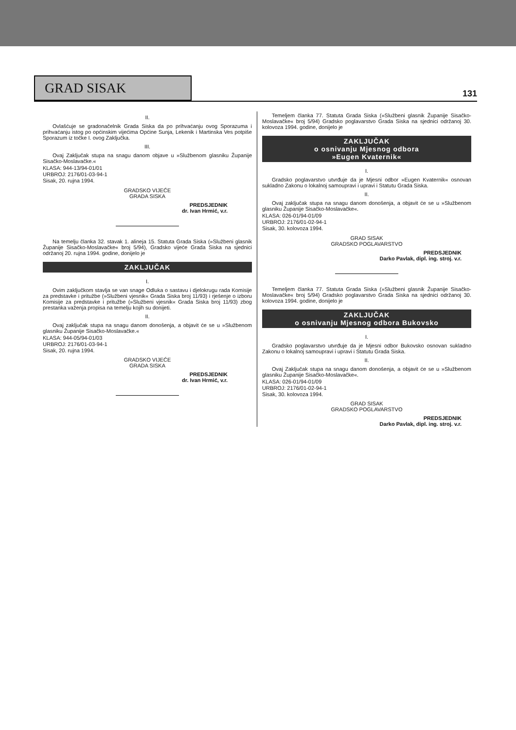GRAD SISAK
131
II.
Ovlašćuje se gradonačelnik Grada Siska da po prihvaćanju ovog Sporazuma i prihvaćanju istog po općinskim vijećima Općine Sunja, Lekenik i Martinska Ves potpiše Sporazum iz točke I. ovog Zaključka.
III.
Ovaj Zaključak stupa na snagu danom objave u »Službenom glasniku Županije Sisačko-Moslavačke.«
KLASA: 944-13/94-01/01
URBROJ: 2176/01-03-94-1
Sisak, 20. rujna 1994.
GRADSKO VIJEĆE
GRADA SISKA
PREDSJEDNIK
dr. Ivan Hrmić, v.r.
Na temelju članka 32. stavak 1. alineja 15. Statuta Grada Siska (»Službeni glasnik Županije Sisačko-Moslavačke« broj 5/94), Gradsko vijeće Grada Siska na sjednici održanoj 20. rujna 1994. godine, donijelo je
ZAKLJUČAK
I.
Ovim zaključkom stavlja se van snage Odluka o sastavu i djelokrugu rada Komisije za predstavke i pritužbe (»Službeni vjesnik« Grada Siska broj 11/93) i rješenje o izboru Komisije za predstavke i pritužbe (»Službeni vjesnik« Grada Siska broj 11/93) zbog prestanka važenja propisa na temelju kojih su donijeti.
II.
Ovaj zaključak stupa na snagu danom donošenja, a objavit će se u »Službenom glasniku Županije Sisačko-Moslavačke.«
KLASA: 944-05/94-01/03
URBROJ: 2176/01-03-94-1
Sisak, 20. rujna 1994.
GRADSKO VIJEĆE
GRADA SISKA
PREDSJEDNIK
dr. Ivan Hrmić, v.r.
Temeljem članka 77. Statuta Grada Siska (»Službeni glasnik Županije Sisačko-Moslavačke« broj 5/94) Gradsko poglavarstvo Grada Siska na sjednici održanoj 30. kolovoza 1994. godine, donijelo je
ZAKLJUČAK
o osnivanju Mjesnog odbora
»Eugen Kvaternik«
I.
Gradsko poglavarstvo utvrđuje da je Mjesni odbor »Eugen Kvaternik« osnovan sukladno Zakonu o lokalnoj samoupravi i upravi i Statutu Grada Siska.
II.
Ovaj zaključak stupa na snagu danom donošenja, a objavit će se u »Službenom glasniku Županije Sisačko-Moslavačke«.
KLASA: 026-01/94-01/09
URBROJ: 2176/01-02-94-1
Sisak, 30. kolovoza 1994.
GRAD SISAK
GRADSKO POGLAVARSTVO
PREDSJEDNIK
Darko Pavlak, dipl. ing. stroj. v.r.
Temeljem članka 77. Statuta Grada Siska (»Službeni glasnik Županije Sisačko-Moslavačke« broj 5/94) Gradsko poglavarstvo Grada Siska na sjednici održanoj 30. kolovoza 1994. godine, donijelo je
ZAKLJUČAK
o osnivanju Mjesnog odbora Bukovsko
I.
Gradsko poglavarstvo utvrđuje da je Mjesni odbor Bukovsko osnovan sukladno Zakonu o lokalnoj samoupravi i upravi i Statutu Grada Siska.
II.
Ovaj Zaključak stupa na snagu danom donošenja, a objavit će se u »Službenom glasniku Županije Sisačko-Moslavačke«.
KLASA: 026-01/94-01/09
URBROJ: 2176/01-02-94-1
Sisak, 30. kolovoza 1994.
GRAD SISAK
GRADSKO POGLAVARSTVO
PREDSJEDNIK
Darko Pavlak, dipl. ing. stroj. v.r.